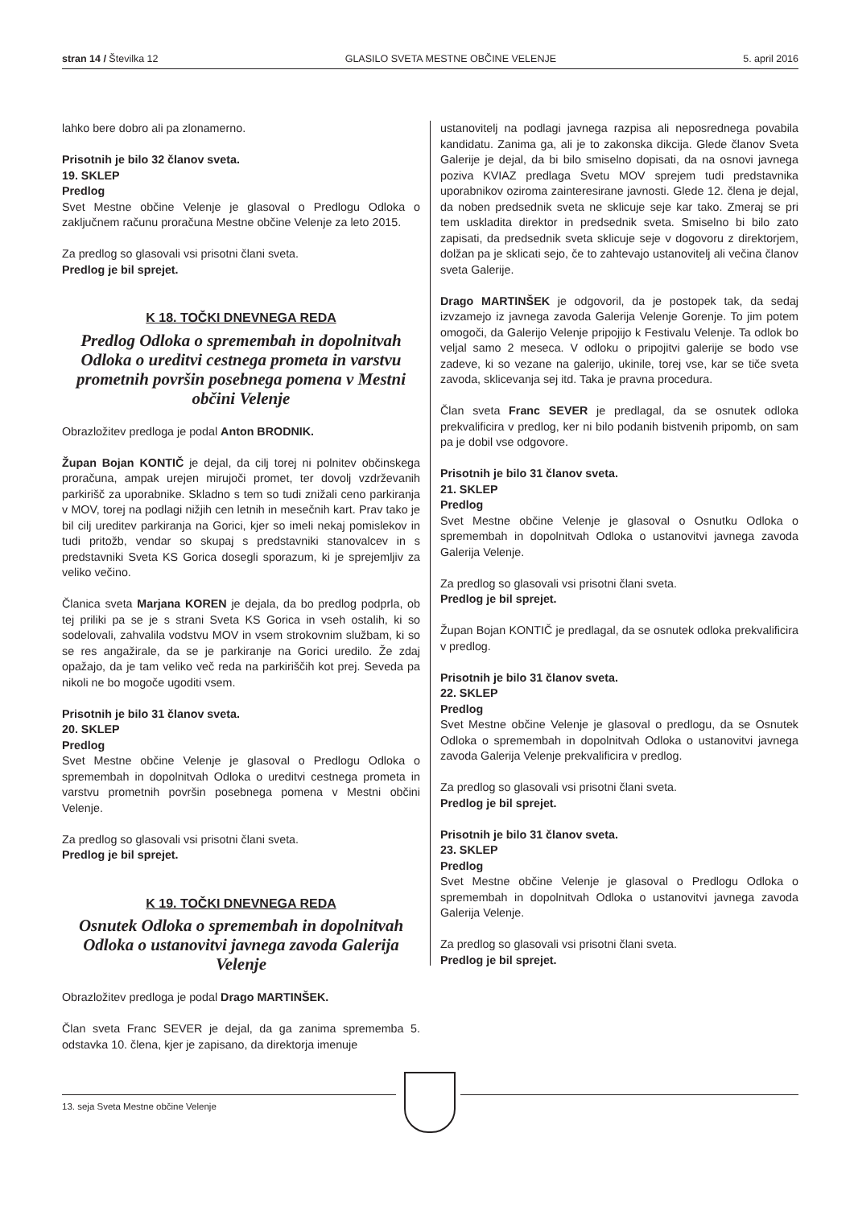stran 14 / Številka 12 GLASILO SVETA MESTNE OBČINE VELENJE 5. april 2016
lahko bere dobro ali pa zlonamerno.
Prisotnih je bilo 32 članov sveta.
19. SKLEP
Predlog
Svet Mestne občine Velenje je glasoval o Predlogu Odloka o zaključnem računu proračuna Mestne občine Velenje za leto 2015.
Za predlog so glasovali vsi prisotni člani sveta.
Predlog je bil sprejet.
K 18. TOČKI DNEVNEGA REDA
Predlog Odloka o spremembah in dopolnitvah Odloka o ureditvi cestnega prometa in varstvu prometnih površin posebnega pomena v Mestni občini Velenje
Obrazložitev predloga je podal Anton BRODNIK.
Župan Bojan KONTIČ je dejal, da cilj torej ni polnitev občinskega proračuna, ampak urejen mirujoči promet, ter dovolj vzdrževanih parkirišč za uporabnike. Skladno s tem so tudi znižali ceno parkiranja v MOV, torej na podlagi nižjih cen letnih in mesečnih kart. Prav tako je bil cilj ureditev parkiranja na Gorici, kjer so imeli nekaj pomislekov in tudi pritožb, vendar so skupaj s predstavniki stanovalcev in s predstavniki Sveta KS Gorica dosegli sporazum, ki je sprejemljiv za veliko večino.
Članica sveta Marjana KOREN je dejala, da bo predlog podprla, ob tej priliki pa se je s strani Sveta KS Gorica in vseh ostalih, ki so sodelovali, zahvalila vodstvu MOV in vsem strokovnim službam, ki so se res angažirale, da se je parkiranje na Gorici uredilo. Že zdaj opažajo, da je tam veliko več reda na parkiriščih kot prej. Seveda pa nikoli ne bo mogoče ugoditi vsem.
Prisotnih je bilo 31 članov sveta.
20. SKLEP
Predlog
Svet Mestne občine Velenje je glasoval o Predlogu Odloka o spremembah in dopolnitvah Odloka o ureditvi cestnega prometa in varstvu prometnih površin posebnega pomena v Mestni občini Velenje.
Za predlog so glasovali vsi prisotni člani sveta.
Predlog je bil sprejet.
K 19. TOČKI DNEVNEGA REDA
Osnutek Odloka o spremembah in dopolnitvah Odloka o ustanovitvi javnega zavoda Galerija Velenje
Obrazložitev predloga je podal Drago MARTINŠEK.
Član sveta Franc SEVER je dejal, da ga zanima sprememba 5. odstavka 10. člena, kjer je zapisano, da direktorja imenuje
ustanovitelj na podlagi javnega razpisa ali neposrednega povabila kandidatu. Zanima ga, ali je to zakonska dikcija. Glede članov Sveta Galerije je dejal, da bi bilo smiselno dopisati, da na osnovi javnega poziva KVIAZ predlaga Svetu MOV sprejem tudi predstavnika uporabnikov oziroma zainteresirane javnosti. Glede 12. člena je dejal, da noben predsednik sveta ne sklicuje seje kar tako. Zmeraj se pri tem uskladita direktor in predsednik sveta. Smiselno bi bilo zato zapisati, da predsednik sveta sklicuje seje v dogovoru z direktorjem, dolžan pa je sklicati sejo, če to zahtevajo ustanovitelj ali večina članov sveta Galerije.
Drago MARTINŠEK je odgovoril, da je postopek tak, da sedaj izvzamejo iz javnega zavoda Galerija Velenje Gorenje. To jim potem omogoči, da Galerijo Velenje pripojijo k Festivalu Velenje. Ta odlok bo veljal samo 2 meseca. V odloku o pripojitvi galerije se bodo vse zadeve, ki so vezane na galerijo, ukinile, torej vse, kar se tiče sveta zavoda, sklicevanja sej itd. Taka je pravna procedura.
Član sveta Franc SEVER je predlagal, da se osnutek odloka prekvalificira v predlog, ker ni bilo podanih bistvenih pripomb, on sam pa je dobil vse odgovore.
Prisotnih je bilo 31 članov sveta.
21. SKLEP
Predlog
Svet Mestne občine Velenje je glasoval o Osnutku Odloka o spremembah in dopolnitvah Odloka o ustanovitvi javnega zavoda Galerija Velenje.
Za predlog so glasovali vsi prisotni člani sveta.
Predlog je bil sprejet.
Župan Bojan KONTIČ je predlagal, da se osnutek odloka prekvalificira v predlog.
Prisotnih je bilo 31 članov sveta.
22. SKLEP
Predlog
Svet Mestne občine Velenje je glasoval o predlogu, da se Osnutek Odloka o spremembah in dopolnitvah Odloka o ustanovitvi javnega zavoda Galerija Velenje prekvalificira v predlog.
Za predlog so glasovali vsi prisotni člani sveta.
Predlog je bil sprejet.
Prisotnih je bilo 31 članov sveta.
23. SKLEP
Predlog
Svet Mestne občine Velenje je glasoval o Predlogu Odloka o spremembah in dopolnitvah Odloka o ustanovitvi javnega zavoda Galerija Velenje.
Za predlog so glasovali vsi prisotni člani sveta.
Predlog je bil sprejet.
13. seja Sveta Mestne občine Velenje